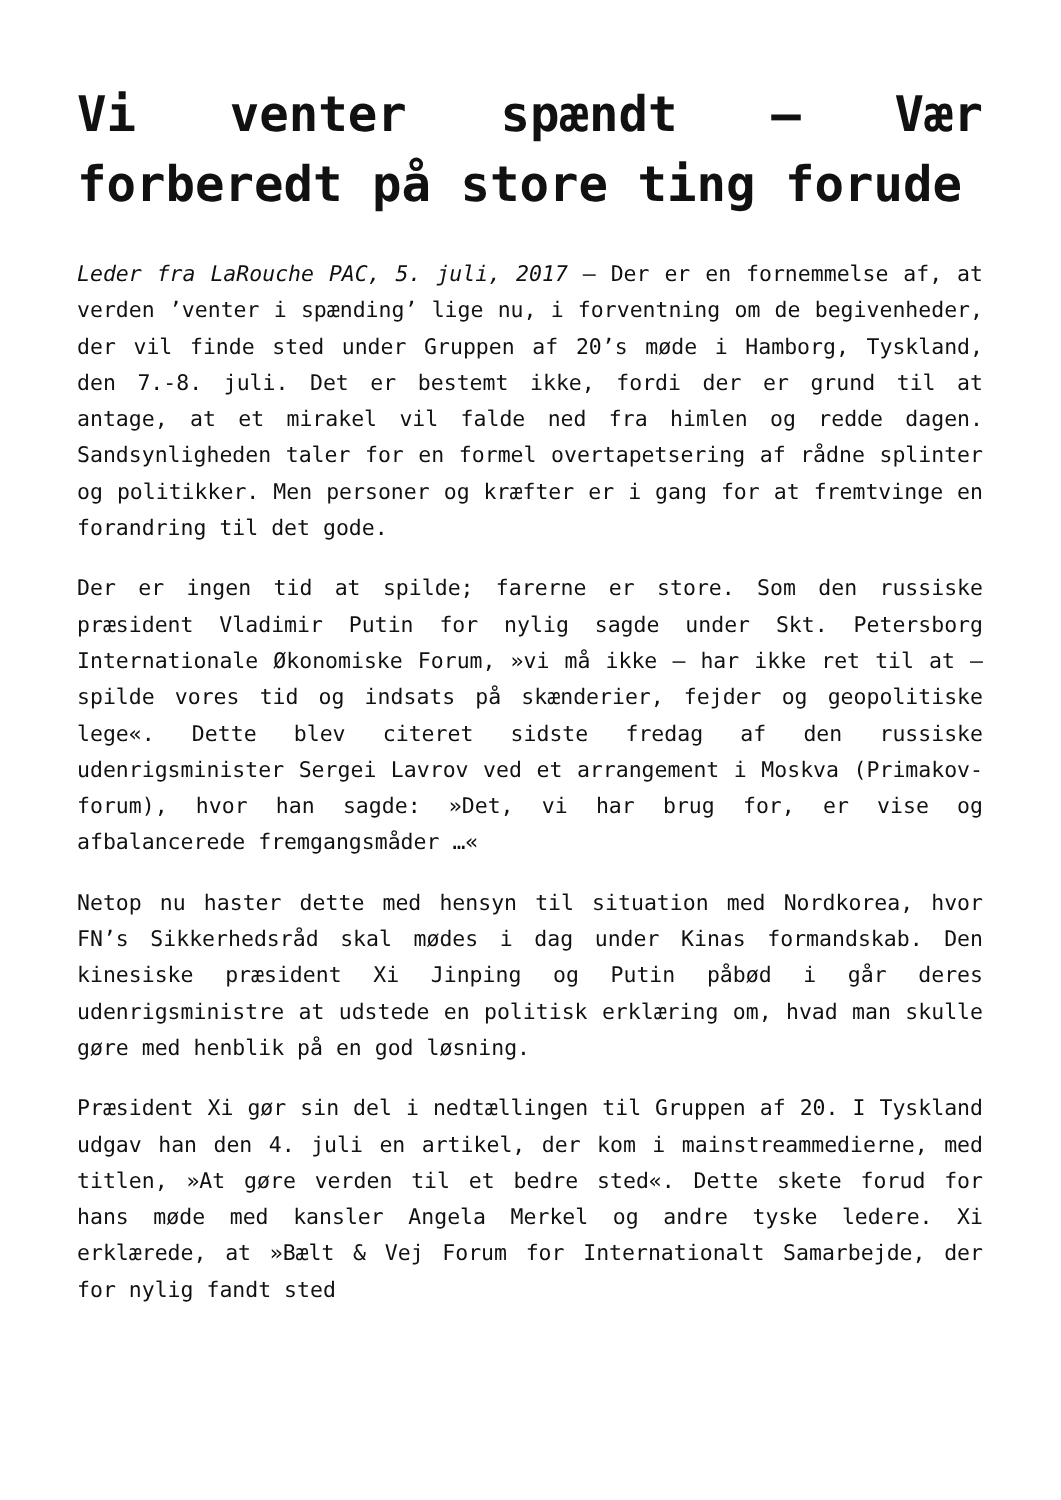Vi venter spændt – Vær forberedt på store ting forude
Leder fra LaRouche PAC, 5. juli, 2017 – Der er en fornemmelse af, at verden ’venter i spænding’ lige nu, i forventning om de begivenheder, der vil finde sted under Gruppen af 20’s møde i Hamborg, Tyskland, den 7.-8. juli. Det er bestemt ikke, fordi der er grund til at antage, at et mirakel vil falde ned fra himlen og redde dagen. Sandsynligheden taler for en formel overtapetsering af rådne splinter og politikker. Men personer og kræfter er i gang for at fremtvinge en forandring til det gode.
Der er ingen tid at spilde; farerne er store. Som den russiske præsident Vladimir Putin for nylig sagde under Skt. Petersborg Internationale Økonomiske Forum, »vi må ikke – har ikke ret til at – spilde vores tid og indsats på skænderier, fejder og geopolitiske lege«. Dette blev citeret sidste fredag af den russiske udenrigsminister Sergei Lavrov ved et arrangement i Moskva (Primakov-forum), hvor han sagde: »Det, vi har brug for, er vise og afbalancerede fremgangsmåder …«
Netop nu haster dette med hensyn til situation med Nordkorea, hvor FN’s Sikkerhedsråd skal mødes i dag under Kinas formandskab. Den kinesiske præsident Xi Jinping og Putin påbød i går deres udenrigsministre at udstede en politisk erklæring om, hvad man skulle gøre med henblik på en god løsning.
Præsident Xi gør sin del i nedtællingen til Gruppen af 20. I Tyskland udgav han den 4. juli en artikel, der kom i mainstreammedierne, med titlen, »At gøre verden til et bedre sted«. Dette skete forud for hans møde med kansler Angela Merkel og andre tyske ledere. Xi erklærede, at »Bælt & Vej Forum for Internationalt Samarbejde, der for nylig fandt sted